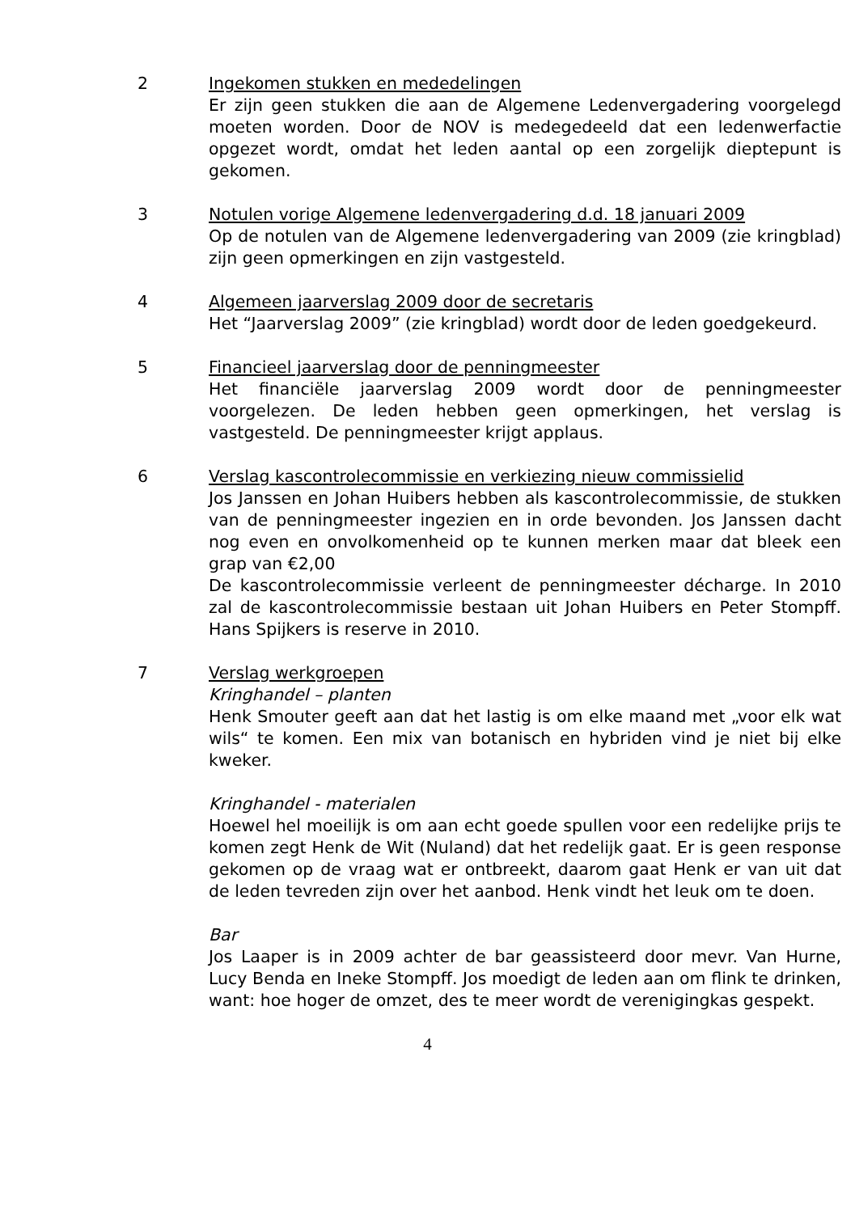2 Ingekomen stukken en mededelingen
Er zijn geen stukken die aan de Algemene Ledenvergadering voorgelegd moeten worden. Door de NOV is medegedeeld dat een ledenwerfactie opgezet wordt, omdat het leden aantal op een zorgelijk dieptepunt is gekomen.
3 Notulen vorige Algemene ledenvergadering d.d. 18 januari 2009
Op de notulen van de Algemene ledenvergadering van 2009 (zie kringblad) zijn geen opmerkingen en zijn vastgesteld.
4 Algemeen jaarverslag 2009 door de secretaris
Het “Jaarverslag 2009” (zie kringblad) wordt door de leden goedgekeurd.
5 Financieel jaarverslag door de penningmeester
Het financiële jaarverslag 2009 wordt door de penningmeester voorgelezen. De leden hebben geen opmerkingen, het verslag is vastgesteld. De penningmeester krijgt applaus.
6 Verslag kascontrolecommissie en verkiezing nieuw commissielid
Jos Janssen en Johan Huibers hebben als kascontrolecommissie, de stukken van de penningmeester ingezien en in orde bevonden. Jos Janssen dacht nog even en onvolkomenheid op te kunnen merken maar dat bleek een grap van €2,00
De kascontrolecommissie verleent de penningmeester décharge. In 2010 zal de kascontrolecommissie bestaan uit Johan Huibers en Peter Stompff. Hans Spijkers is reserve in 2010.
7 Verslag werkgroepen
Kringhandel – planten
Henk Smouter geeft aan dat het lastig is om elke maand met „voor elk wat wils“ te komen. Een mix van botanisch en hybriden vind je niet bij elke kweker.
Kringhandel - materialen
Hoewel hel moeilijk is om aan echt goede spullen voor een redelijke prijs te komen zegt Henk de Wit (Nuland) dat het redelijk gaat. Er is geen response gekomen op de vraag wat er ontbreekt, daarom gaat Henk er van uit dat de leden tevreden zijn over het aanbod. Henk vindt het leuk om te doen.
Bar
Jos Laaper is in 2009 achter de bar geassisteerd door mevr. Van Hurne, Lucy Benda en Ineke Stompff. Jos moedigt de leden aan om flink te drinken, want: hoe hoger de omzet, des te meer wordt de verenigingkas gespekt.
4